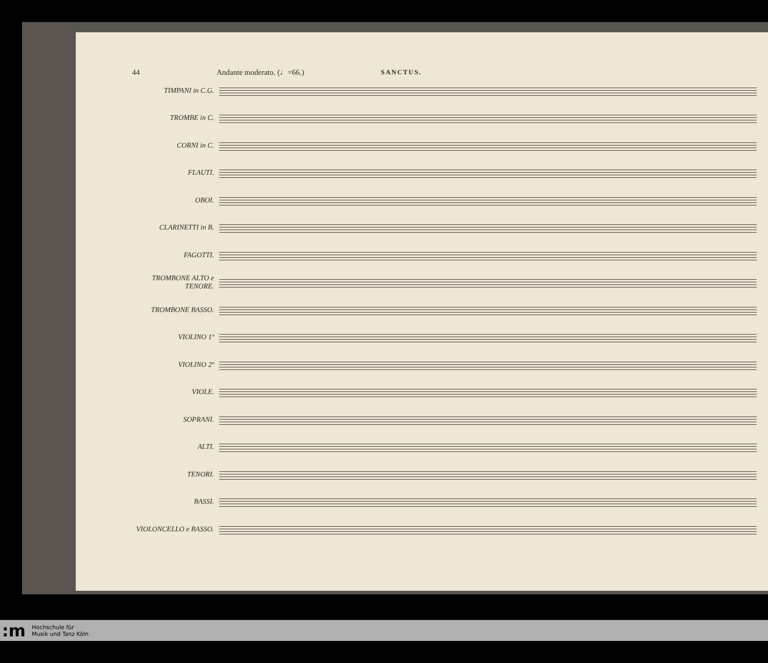44 Andante moderato. (♩=66.) SANCTUS.
TIMPANI in C.G.
TROMBE in C.
CORNI in C.
FLAUTI.
OBOI.
CLARINETTI in B.
FAGOTTI.
TROMBONE ALTO e TENORE.
TROMBONE BASSO.
VIOLINO 1º
VIOLINO 2º
VIOLE.
SOPRANI.
ALTI.
TENORI.
BASSI.
VIOLONCELLO e BASSO.
:m Hochschule für
Musik und Tanz Köln